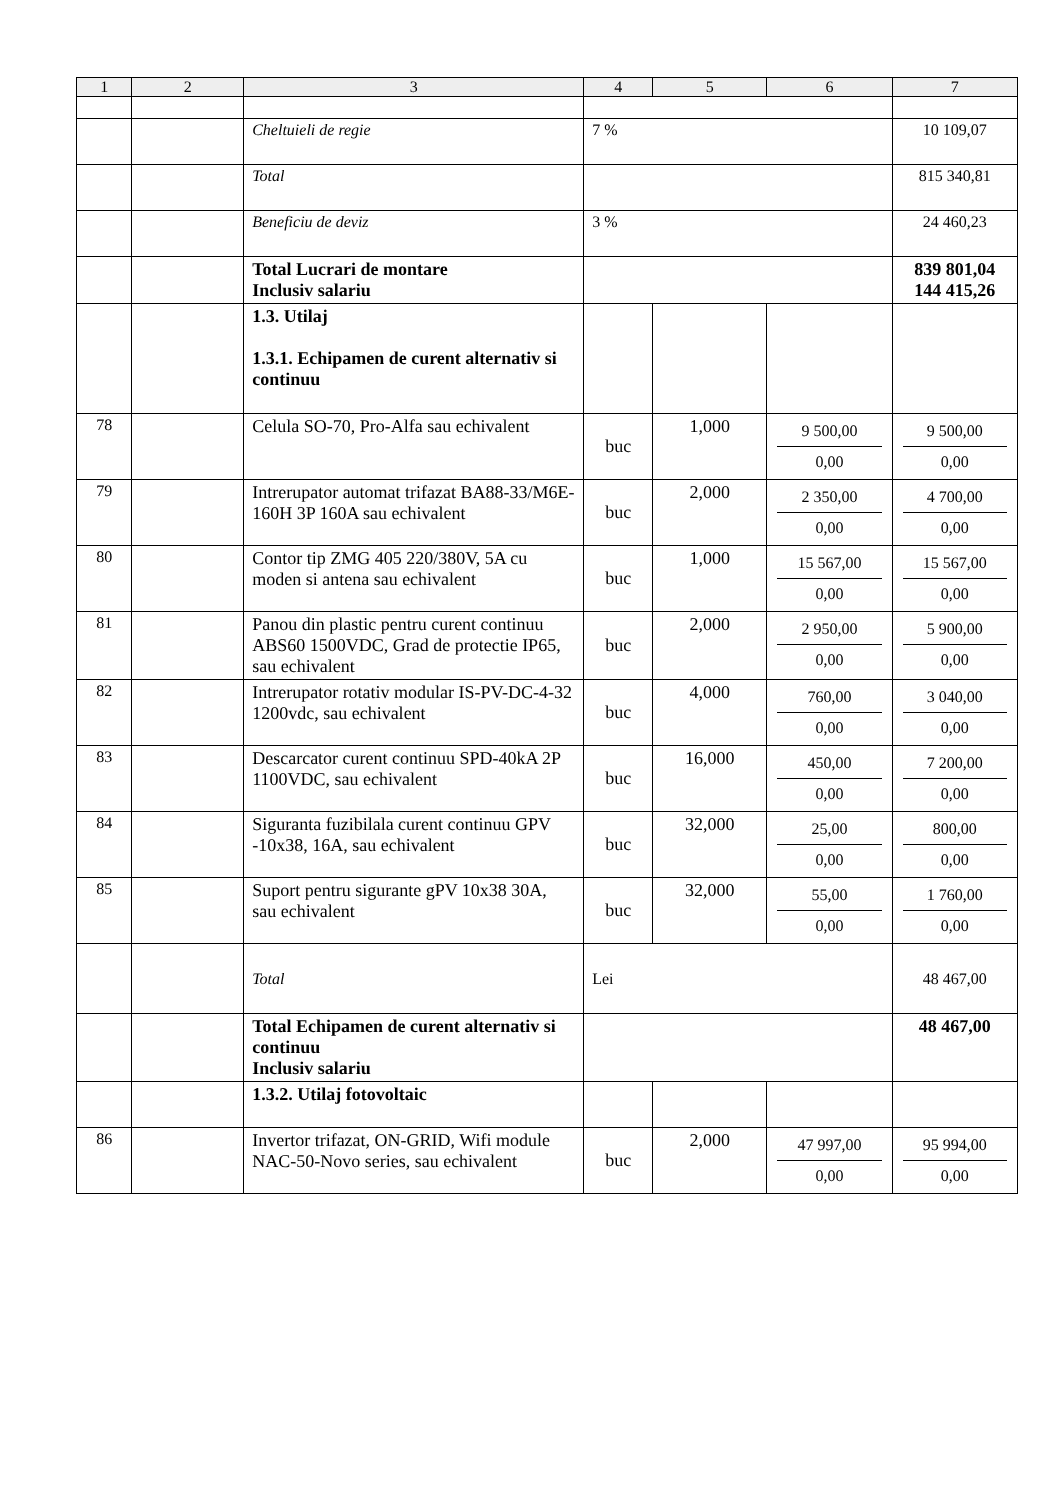| 1 | 2 | 3 | 4 | 5 | 6 | 7 |
| --- | --- | --- | --- | --- | --- | --- |
| | | Cheltuieli de regie | 7 % | | | 10 109,07 |
| | | Total | | | | 815 340,81 |
| | | Beneficiu de deviz | 3 % | | | 24 460,23 |
| | | Total Lucrari de montare Inclusiv salariu | | | | 839 801,04 144 415,26 |
| | | 1.3. Utilaj 1.3.1. Echipamen de curent alternativ si continuu | | | | |
| 78 | | Celula SO-70, Pro-Alfa sau echivalent | buc | 1,000 | 9 500,00 0,00 | 9 500,00 0,00 |
| 79 | | Intrerupator automat trifazat BA88-33/M6E-160H 3P 160A sau echivalent | buc | 2,000 | 2 350,00 0,00 | 4 700,00 0,00 |
| 80 | | Contor tip ZMG 405 220/380V, 5A cu moden si antena sau echivalent | buc | 1,000 | 15 567,00 0,00 | 15 567,00 0,00 |
| 81 | | Panou din plastic pentru curent continuu ABS60 1500VDC, Grad de protectie IP65, sau echivalent | buc | 2,000 | 2 950,00 0,00 | 5 900,00 0,00 |
| 82 | | Intrerupator rotativ modular IS-PV-DC-4-32 1200vdc, sau echivalent | buc | 4,000 | 760,00 0,00 | 3 040,00 0,00 |
| 83 | | Descarcator curent continuu SPD-40kA 2P 1100VDC, sau echivalent | buc | 16,000 | 450,00 0,00 | 7 200,00 0,00 |
| 84 | | Siguranta fuzibilala curent continuu GPV -10x38, 16A, sau echivalent | buc | 32,000 | 25,00 0,00 | 800,00 0,00 |
| 85 | | Suport pentru sigurante gPV 10x38 30A, sau echivalent | buc | 32,000 | 55,00 0,00 | 1 760,00 0,00 |
| | | Total | Lei | | | 48 467,00 |
| | | Total Echipamen de curent alternativ si continuu Inclusiv salariu | | | | 48 467,00 |
| | | 1.3.2. Utilaj fotovoltaic | | | | |
| 86 | | Invertor trifazat, ON-GRID, Wifi module NAC-50-Novo series, sau echivalent | buc | 2,000 | 47 997,00 0,00 | 95 994,00 0,00 |